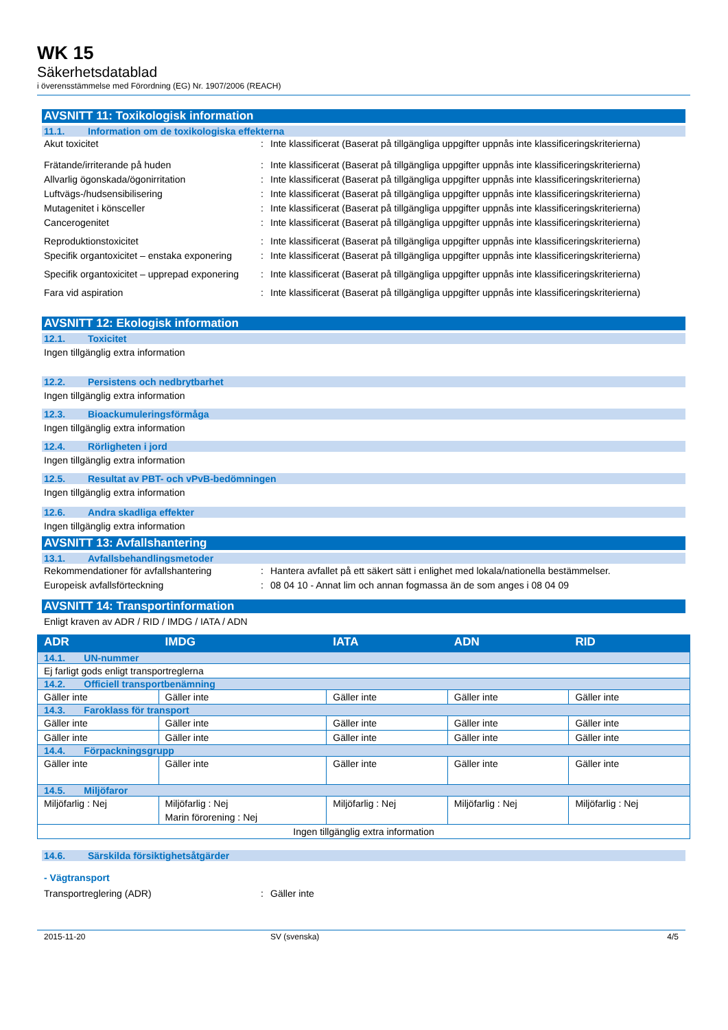WK 15
Säkerhetsdatablad
i överensstämmelse med Förordning (EG) Nr. 1907/2006 (REACH)
AVSNITT 11: Toxikologisk information
11.1. Information om de toxikologiska effekterna
Akut toxicitet : Inte klassificerat (Baserat på tillgängliga uppgifter uppnås inte klassificeringskriterierna)
Frätande/irriterande på huden : Inte klassificerat (Baserat på tillgängliga uppgifter uppnås inte klassificeringskriterierna)
Allvarlig ögonskada/ögonirritation : Inte klassificerat (Baserat på tillgängliga uppgifter uppnås inte klassificeringskriterierna)
Luftvägs-/hudsensibilisering : Inte klassificerat (Baserat på tillgängliga uppgifter uppnås inte klassificeringskriterierna)
Mutagenitet i könsceller : Inte klassificerat (Baserat på tillgängliga uppgifter uppnås inte klassificeringskriterierna)
Cancerogenitet : Inte klassificerat (Baserat på tillgängliga uppgifter uppnås inte klassificeringskriterierna)
Reproduktionstoxicitet : Inte klassificerat (Baserat på tillgängliga uppgifter uppnås inte klassificeringskriterierna)
Specifik organtoxicitet – enstaka exponering
: Inte klassificerat (Baserat på tillgängliga uppgifter uppnås inte klassificeringskriterierna)
Specifik organtoxicitet – upprepad exponering
: Inte klassificerat (Baserat på tillgängliga uppgifter uppnås inte klassificeringskriterierna)
Fara vid aspiration : Inte klassificerat (Baserat på tillgängliga uppgifter uppnås inte klassificeringskriterierna)
AVSNITT 12: Ekologisk information
12.1. Toxicitet
Ingen tillgänglig extra information
12.2. Persistens och nedbrytbarhet
Ingen tillgänglig extra information
12.3. Bioackumuleringsförmåga
Ingen tillgänglig extra information
12.4. Rörligheten i jord
Ingen tillgänglig extra information
12.5. Resultat av PBT- och vPvB-bedömningen
Ingen tillgänglig extra information
12.6. Andra skadliga effekter
Ingen tillgänglig extra information
AVSNITT 13: Avfallshantering
13.1. Avfallsbehandlingsmetoder
Rekommendationer för avfallshantering : Hantera avfallet på ett säkert sätt i enlighet med lokala/nationella bestämmelser.
Europeisk avfallsförteckning : 08 04 10 - Annat lim och annan fogmassa än de som anges i 08 04 09
AVSNITT 14: Transportinformation
Enligt kraven av ADR / RID / IMDG / IATA / ADN
| ADR | IMDG | IATA | ADN | RID |
| --- | --- | --- | --- | --- |
| 14.1. UN-nummer | | | | |
| Ej farligt gods enligt transportreglerna | | | | |
| 14.2. Officiell transportbenämning | | | | |
| Gäller inte | Gäller inte | Gäller inte | Gäller inte | Gäller inte |
| 14.3. Faroklass för transport | | | | |
| Gäller inte | Gäller inte | Gäller inte | Gäller inte | Gäller inte |
| Gäller inte | Gäller inte | Gäller inte | Gäller inte | Gäller inte |
| 14.4. Förpackningsgrupp | | | | |
| Gäller inte | Gäller inte | Gäller inte | Gäller inte | Gäller inte |
| 14.5. Miljöfaror | | | | |
| Miljöfarlig : Nej | Miljöfarlig : Nej Marin förorening : Nej | Miljöfarlig : Nej | Miljöfarlig : Nej | Miljöfarlig : Nej |
| Ingen tillgänglig extra information | | | | |
14.6. Särskilda försiktighetsåtgärder
- Vägtransport
Transportreglering (ADR) : Gäller inte
2015-11-20 SV (svenska) 4/5